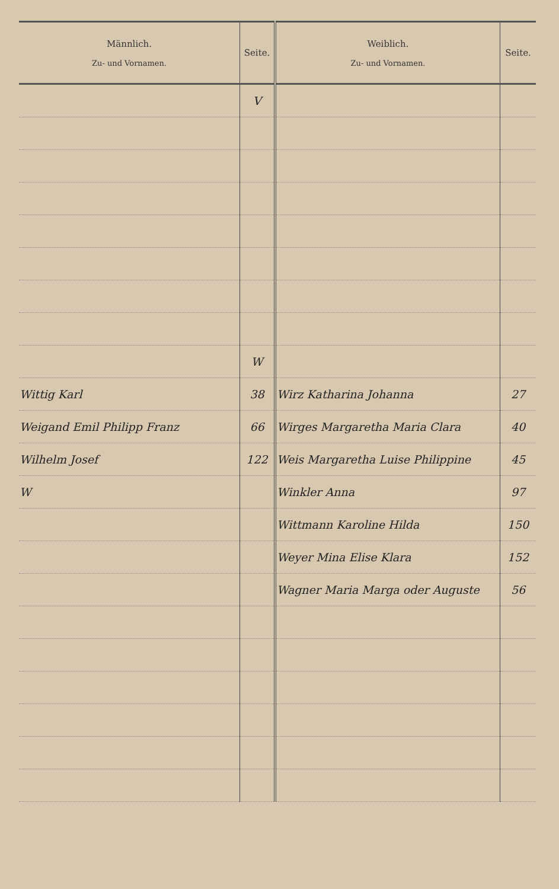| Männlich. Zu- und Vornamen. | Seite. | Weiblich. Zu- und Vornamen. | Seite. |
| --- | --- | --- | --- |
| | V | | |
| | W | | |
| Wittig Karl | 38 | Wirz Katharina Johanna | 27 |
| Weigand Emil Philipp Franz | 66 | Wirges Margaretha Maria Clara | 40 |
| Wilhelm Josef | 122 | Weis Margaretha Luise Philippine | 45 |
| W | | Winkler Anna | 97 |
| | | Wittmann Karoline Hilda | 150 |
| | | Weyer Mina Elise Klara | 152 |
| | | Wagner Maria Marga oder Auguste | 56 |